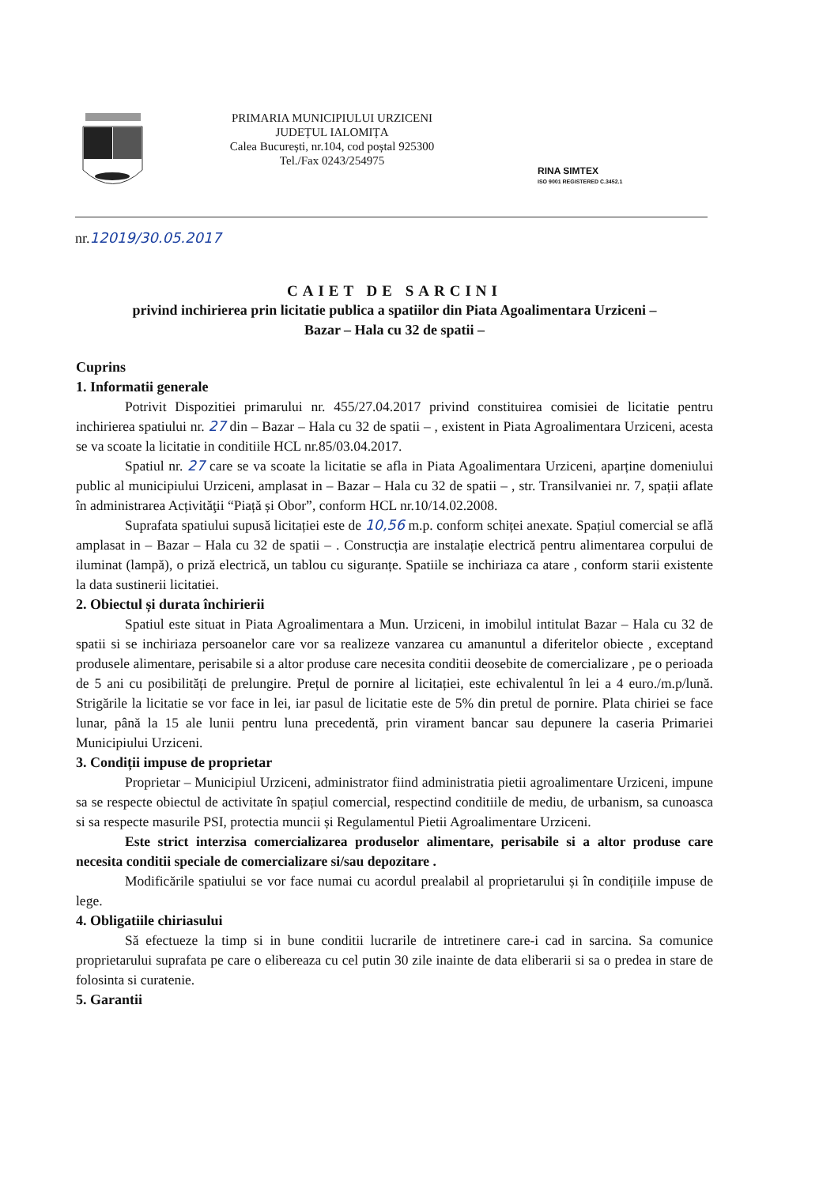PRIMARIA MUNICIPIULUI URZICENI
JUDEȚUL IALOMIȚA
Calea București, nr.104, cod poștal 925300
Tel./Fax 0243/254975
RINA SIMTEX
ISO 9001 REGISTERED C.3452.1
nr.12019/30.05.2017
CAIET DE SARCINI
privind inchirierea prin licitatie publica a spatiilor din Piata Agoalimentara Urziceni –
Bazar – Hala cu 32 de spatii –
Cuprins
1. Informatii generale
Potrivit Dispozitiei primarului nr. 455/27.04.2017 privind constituirea comisiei de licitatie pentru inchirierea spatiului nr. 27 din – Bazar – Hala cu 32 de spatii – , existent in Piata Agroalimentara Urziceni, acesta se va scoate la licitatie in conditiile HCL nr.85/03.04.2017.
Spatiul nr. 27 care se va scoate la licitatie se afla in Piata Agoalimentara Urziceni, aparține domeniului public al municipiului Urziceni, amplasat in – Bazar – Hala cu 32 de spatii – , str. Transilvaniei nr. 7, spații aflate în administrarea Acțivităţii “Piață și Obor”, conform HCL nr.10/14.02.2008.
Suprafata spatiului supusă licitației este de 10,56 m.p. conform schiței anexate. Spațiul comercial se află amplasat in – Bazar – Hala cu 32 de spatii – . Construcția are instalație electrică pentru alimentarea corpului de iluminat (lampă), o priză electrică, un tablou cu siguranțe. Spatiile se inchiriaza ca atare , conform starii existente la data sustinerii licitatiei.
2. Obiectul și durata închirierii
Spatiul este situat in Piata Agroalimentara a Mun. Urziceni, in imobilul intitulat Bazar – Hala cu 32 de spatii si se inchiriaza persoanelor care vor sa realizeze vanzarea cu amanuntul a diferitelor obiecte , exceptand produsele alimentare, perisabile si a altor produse care necesita conditii deosebite de comercializare , pe o perioada de 5 ani cu posibilități de prelungire. Prețul de pornire al licitației, este echivalentul în lei a 4 euro./m.p/lună. Strigările la licitatie se vor face in lei, iar pasul de licitatie este de 5% din pretul de pornire. Plata chiriei se face lunar, până la 15 ale lunii pentru luna precedentă, prin virament bancar sau depunere la caseria Primariei Municipiului Urziceni.
3. Condiții impuse de proprietar
Proprietar – Municipiul Urziceni, administrator fiind administratia pietii agroalimentare Urziceni, impune sa se respecte obiectul de activitate în spațiul comercial, respectind conditiile de mediu, de urbanism, sa cunoasca si sa respecte masurile PSI, protectia muncii și Regulamentul Pietii Agroalimentare Urziceni.
Este strict interzisa comercializarea produselor alimentare, perisabile si a altor produse care necesita conditii speciale de comercializare si/sau depozitare .
Modificările spatiului se vor face numai cu acordul prealabil al proprietarului și în condițiile impuse de lege.
4. Obligatiile chiriasului
Să efectueze la timp si in bune conditii lucrarile de intretinere care-i cad in sarcina. Sa comunice proprietarului suprafata pe care o elibereaza cu cel putin 30 zile inainte de data eliberarii si sa o predea in stare de folosinta si curatenie.
5. Garantii